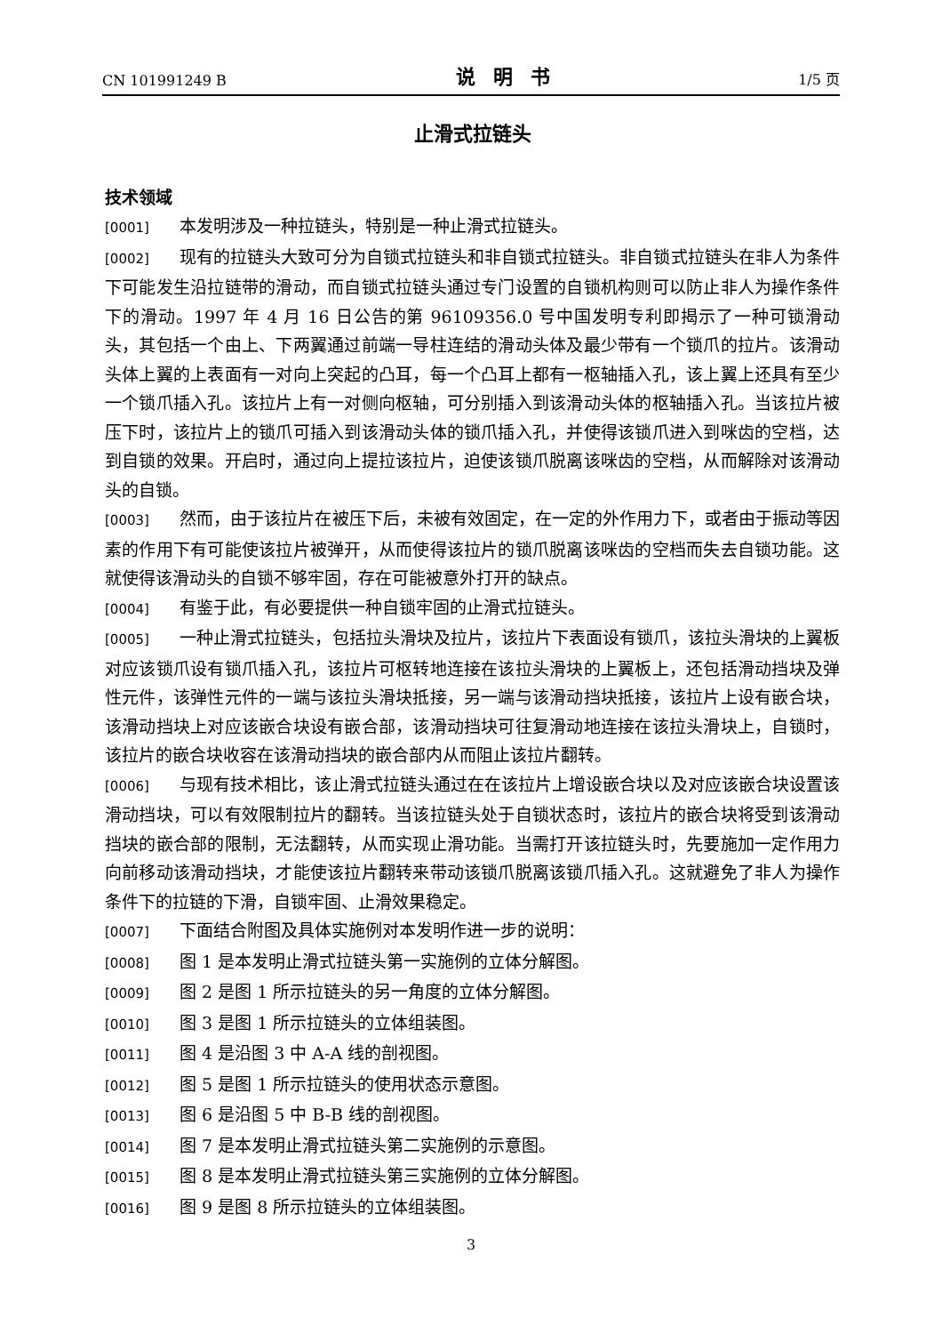CN 101991249 B 说明书 1/5 页
止滑式拉链头
技术领域
[0001] 本发明涉及一种拉链头，特别是一种止滑式拉链头。
[0002] 现有的拉链头大致可分为自锁式拉链头和非自锁式拉链头。非自锁式拉链头在非人为条件下可能发生沿拉链带的滑动，而自锁式拉链头通过专门设置的自锁机构则可以防止非人为操作条件下的滑动。1997 年 4 月 16 日公告的第 96109356.0 号中国发明专利即揭示了一种可锁滑动头，其包括一个由上、下两翼通过前端一导柱连结的滑动头体及最少带有一个锁爪的拉片。该滑动头体上翼的上表面有一对向上突起的凸耳，每一个凸耳上都有一枢轴插入孔，该上翼上还具有至少一个锁爪插入孔。该拉片上有一对侧向枢轴，可分别插入到该滑动头体的枢轴插入孔。当该拉片被压下时，该拉片上的锁爪可插入到该滑动头体的锁爪插入孔，并使得该锁爪进入到咪齿的空档，达到自锁的效果。开启时，通过向上提拉该拉片，迫使该锁爪脱离该咪齿的空档，从而解除对该滑动头的自锁。
[0003] 然而，由于该拉片在被压下后，未被有效固定，在一定的外作用力下，或者由于振动等因素的作用下有可能使该拉片被弹开，从而使得该拉片的锁爪脱离该咪齿的空档而失去自锁功能。这就使得该滑动头的自锁不够牢固，存在可能被意外打开的缺点。
[0004] 有鉴于此，有必要提供一种自锁牢固的止滑式拉链头。
[0005] 一种止滑式拉链头，包括拉头滑块及拉片，该拉片下表面设有锁爪，该拉头滑块的上翼板对应该锁爪设有锁爪插入孔，该拉片可枢转地连接在该拉头滑块的上翼板上，还包括滑动挡块及弹性元件，该弹性元件的一端与该拉头滑块抵接，另一端与该滑动挡块抵接，该拉片上设有嵌合块，该滑动挡块上对应该嵌合块设有嵌合部，该滑动挡块可往复滑动地连接在该拉头滑块上，自锁时，该拉片的嵌合块收容在该滑动挡块的嵌合部内从而阻止该拉片翻转。
[0006] 与现有技术相比，该止滑式拉链头通过在在该拉片上增设嵌合块以及对应该嵌合块设置该滑动挡块，可以有效限制拉片的翻转。当该拉链头处于自锁状态时，该拉片的嵌合块将受到该滑动挡块的嵌合部的限制，无法翻转，从而实现止滑功能。当需打开该拉链头时，先要施加一定作用力向前移动该滑动挡块，才能使该拉片翻转来带动该锁爪脱离该锁爪插入孔。这就避免了非人为操作条件下的拉链的下滑，自锁牢固、止滑效果稳定。
[0007] 下面结合附图及具体实施例对本发明作进一步的说明：
[0008] 图 1 是本发明止滑式拉链头第一实施例的立体分解图。
[0009] 图 2 是图 1 所示拉链头的另一角度的立体分解图。
[0010] 图 3 是图 1 所示拉链头的立体组装图。
[0011] 图 4 是沿图 3 中 A-A 线的剖视图。
[0012] 图 5 是图 1 所示拉链头的使用状态示意图。
[0013] 图 6 是沿图 5 中 B-B 线的剖视图。
[0014] 图 7 是本发明止滑式拉链头第二实施例的示意图。
[0015] 图 8 是本发明止滑式拉链头第三实施例的立体分解图。
[0016] 图 9 是图 8 所示拉链头的立体组装图。
3